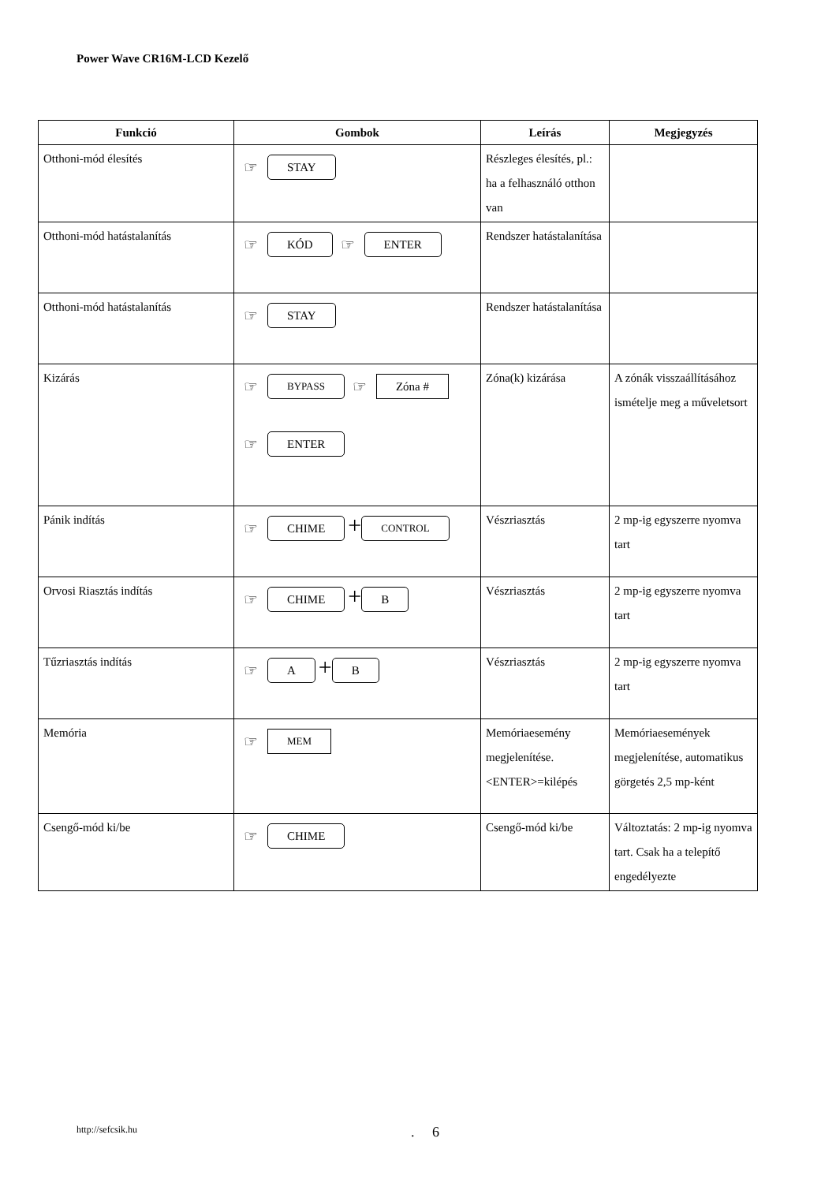Power Wave CR16M-LCD Kezelő
| Funkció | Gombok | Leírás | Megjegyzés |
| --- | --- | --- | --- |
| Otthoni-mód élesítés | ☞ STAY | Részleges élesítés, pl.: ha a felhasználó otthon van | |
| Otthoni-mód hatástalanítás | ☞ KÓD ☞ ENTER | Rendszer hatástalanítása | |
| Otthoni-mód hatástalanítás | ☞ STAY | Rendszer hatástalanítása | |
| Kizárás | ☞ BYPASS ☞ Zóna # ☞ ENTER | Zóna(k) kizárása | A zónák visszaállításához ismételje meg a műveletsort |
| Pánik indítás | ☞ CHIME + CONTROL | Vészriasztás | 2 mp-ig egyszerre nyomva tart |
| Orvosi Riasztás indítás | ☞ CHIME + B | Vészriasztás | 2 mp-ig egyszerre nyomva tart |
| Tűzriasztás indítás | ☞ A + B | Vészriasztás | 2 mp-ig egyszerre nyomva tart |
| Memória | ☞ MEM | Memóriaesemény megjelenítése. <ENTER>=kilépés | Memóriaesemények megjelenítése, automatikus görgetés 2,5 mp-ként |
| Csengő-mód ki/be | ☞ CHIME | Csengő-mód ki/be | Változtatás: 2 mp-ig nyomva tart. Csak ha a telepítő engedélyezte |
http://sefcsik.hu . 6